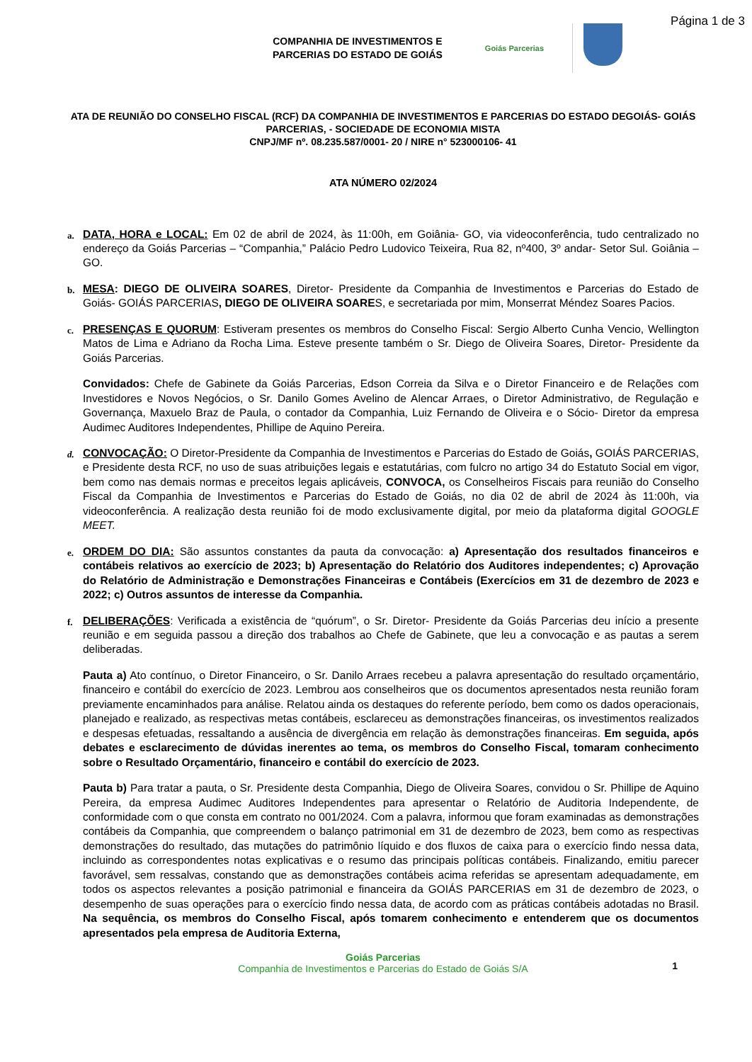Página 1 de 3
COMPANHIA DE INVESTIMENTOS E
PARCERIAS DO ESTADO DE GOIÁS
Goiás Parcerias
ATA DE REUNIÃO DO CONSELHO FISCAL (RCF) DA COMPANHIA DE INVESTIMENTOS E PARCERIAS DO ESTADO DEGOIÁS- GOIÁS PARCERIAS, - SOCIEDADE DE ECONOMIA MISTA
CNPJ/MF nº. 08.235.587/0001- 20 / NIRE n° 523000106- 41
ATA NÚMERO 02/2024
a.
DATA, HORA e LOCAL: Em 02 de abril de 2024, às 11:00h, em Goiânia- GO, via videoconferência, tudo centralizado no endereço da Goiás Parcerias – “Companhia,” Palácio Pedro Ludovico Teixeira, Rua 82, nº400, 3º andar- Setor Sul. Goiânia – GO.
b.
MESA: DIEGO DE OLIVEIRA SOARES, Diretor- Presidente da Companhia de Investimentos e Parcerias do Estado de Goiás- GOIÁS PARCERIAS, DIEGO DE OLIVEIRA SOARES, e secretariada por mim, Monserrat Méndez Soares Pacios.
c.
PRESENÇAS E QUORUM: Estiveram presentes os membros do Conselho Fiscal: Sergio Alberto Cunha Vencio, Wellington Matos de Lima e Adriano da Rocha Lima. Esteve presente também o Sr. Diego de Oliveira Soares, Diretor- Presidente da Goiás Parcerias.
Convidados: Chefe de Gabinete da Goiás Parcerias, Edson Correia da Silva e o Diretor Financeiro e de Relações com Investidores e Novos Negócios, o Sr. Danilo Gomes Avelino de Alencar Arraes, o Diretor Administrativo, de Regulação e Governança, Maxuelo Braz de Paula, o contador da Companhia, Luiz Fernando de Oliveira e o Sócio- Diretor da empresa Audimec Auditores Independentes, Phillipe de Aquino Pereira.
d.
CONVOCAÇÃO: O Diretor-Presidente da Companhia de Investimentos e Parcerias do Estado de Goiás, GOIÁS PARCERIAS, e Presidente desta RCF, no uso de suas atribuições legais e estatutárias, com fulcro no artigo 34 do Estatuto Social em vigor, bem como nas demais normas e preceitos legais aplicáveis, CONVOCA, os Conselheiros Fiscais para reunião do Conselho Fiscal da Companhia de Investimentos e Parcerias do Estado de Goiás, no dia 02 de abril de 2024 às 11:00h, via videoconferência. A realização desta reunião foi de modo exclusivamente digital, por meio da plataforma digital GOOGLE MEET.
e.
ORDEM DO DIA: São assuntos constantes da pauta da convocação: a) Apresentação dos resultados financeiros e contábeis relativos ao exercício de 2023; b) Apresentação do Relatório dos Auditores independentes; c) Aprovação do Relatório de Administração e Demonstrações Financeiras e Contábeis (Exercícios em 31 de dezembro de 2023 e 2022; c) Outros assuntos de interesse da Companhia.
f.
DELIBERAÇÕES: Verificada a existência de “quórum”, o Sr. Diretor- Presidente da Goiás Parcerias deu início a presente reunião e em seguida passou a direção dos trabalhos ao Chefe de Gabinete, que leu a convocação e as pautas a serem deliberadas.
Pauta a) Ato contínuo, o Diretor Financeiro, o Sr. Danilo Arraes recebeu a palavra apresentação do resultado orçamentário, financeiro e contábil do exercício de 2023. Lembrou aos conselheiros que os documentos apresentados nesta reunião foram previamente encaminhados para análise. Relatou ainda os destaques do referente período, bem como os dados operacionais, planejado e realizado, as respectivas metas contábeis, esclareceu as demonstrações financeiras, os investimentos realizados e despesas efetuadas, ressaltando a ausência de divergência em relação às demonstrações financeiras. Em seguida, após debates e esclarecimento de dúvidas inerentes ao tema, os membros do Conselho Fiscal, tomaram conhecimento sobre o Resultado Orçamentário, financeiro e contábil do exercício de 2023.
Pauta b) Para tratar a pauta, o Sr. Presidente desta Companhia, Diego de Oliveira Soares, convidou o Sr. Phillipe de Aquino Pereira, da empresa Audimec Auditores Independentes para apresentar o Relatório de Auditoria Independente, de conformidade com o que consta em contrato no 001/2024. Com a palavra, informou que foram examinadas as demonstrações contábeis da Companhia, que compreendem o balanço patrimonial em 31 de dezembro de 2023, bem como as respectivas demonstrações do resultado, das mutações do patrimônio líquido e dos fluxos de caixa para o exercício findo nessa data, incluindo as correspondentes notas explicativas e o resumo das principais políticas contábeis. Finalizando, emitiu parecer favorável, sem ressalvas, constando que as demonstrações contábeis acima referidas se apresentam adequadamente, em todos os aspectos relevantes a posição patrimonial e financeira da GOIÁS PARCERIAS em 31 de dezembro de 2023, o desempenho de suas operações para o exercício findo nessa data, de acordo com as práticas contábeis adotadas no Brasil. Na sequência, os membros do Conselho Fiscal, após tomarem conhecimento e entenderem que os documentos apresentados pela empresa de Auditoria Externa,
Goiás Parcerias
Companhia de Investimentos e Parcerias do Estado de Goiás S/A
1